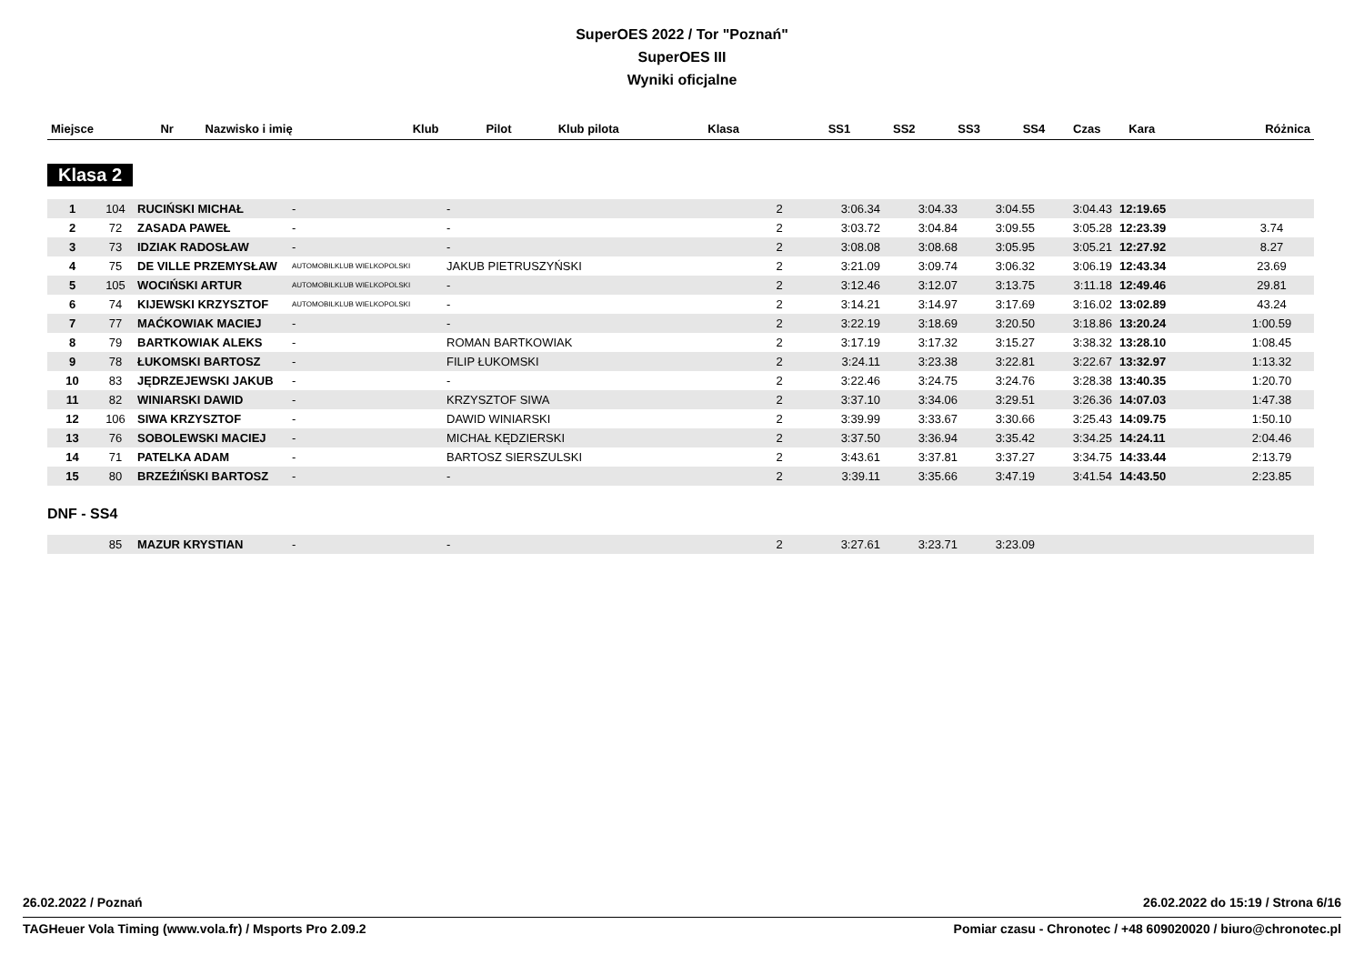SuperOES 2022 / Tor "Poznań"
SuperOES III
Wyniki oficjalne
| Miejsce | Nr | Nazwisko i imię | Klub | Pilot | Klub pilota | Klasa | SS1 | SS2 | SS3 | SS4 | Czas | Kara | Różnica |
| --- | --- | --- | --- | --- | --- | --- | --- | --- | --- | --- | --- | --- | --- |
Klasa 2
| 1 | 104 | RUCIŃSKI MICHAŁ | - | - | | 2 | 3:06.34 | 3:04.33 | 3:04.55 | 3:04.43 | 12:19.65 | | |
| 2 | 72 | ZASADA PAWEŁ | - | - | | 2 | 3:03.72 | 3:04.84 | 3:09.55 | 3:05.28 | 12:23.39 | | 3.74 |
| 3 | 73 | IDZIAK RADOSŁAW | - | - | | 2 | 3:08.08 | 3:08.68 | 3:05.95 | 3:05.21 | 12:27.92 | | 8.27 |
| 4 | 75 | DE VILLE PRZEMYSŁAW | AUTOMOBILKLUB WIELKOPOLSKI | JAKUB PIETRUSZYŃSKI | | 2 | 3:21.09 | 3:09.74 | 3:06.32 | 3:06.19 | 12:43.34 | | 23.69 |
| 5 | 105 | WOCIŃSKI ARTUR | AUTOMOBILKLUB WIELKOPOLSKI | - | | 2 | 3:12.46 | 3:12.07 | 3:13.75 | 3:11.18 | 12:49.46 | | 29.81 |
| 6 | 74 | KIJEWSKI KRZYSZTOF | AUTOMOBILKLUB WIELKOPOLSKI | - | | 2 | 3:14.21 | 3:14.97 | 3:17.69 | 3:16.02 | 13:02.89 | | 43.24 |
| 7 | 77 | MAĆKOWIAK MACIEJ | - | - | | 2 | 3:22.19 | 3:18.69 | 3:20.50 | 3:18.86 | 13:20.24 | | 1:00.59 |
| 8 | 79 | BARTKOWIAK ALEKS | - | ROMAN BARTKOWIAK | | 2 | 3:17.19 | 3:17.32 | 3:15.27 | 3:38.32 | 13:28.10 | | 1:08.45 |
| 9 | 78 | ŁUKOMSKI BARTOSZ | - | FILIP ŁUKOMSKI | | 2 | 3:24.11 | 3:23.38 | 3:22.81 | 3:22.67 | 13:32.97 | | 1:13.32 |
| 10 | 83 | JĘDRZEJEWSKI JAKUB | - | - | | 2 | 3:22.46 | 3:24.75 | 3:24.76 | 3:28.38 | 13:40.35 | | 1:20.70 |
| 11 | 82 | WINIARSKI DAWID | - | KRZYSZTOF SIWA | | 2 | 3:37.10 | 3:34.06 | 3:29.51 | 3:26.36 | 14:07.03 | | 1:47.38 |
| 12 | 106 | SIWA KRZYSZTOF | - | DAWID WINIARSKI | | 2 | 3:39.99 | 3:33.67 | 3:30.66 | 3:25.43 | 14:09.75 | | 1:50.10 |
| 13 | 76 | SOBOLEWSKI MACIEJ | - | MICHAŁ KĘDZIERSKI | | 2 | 3:37.50 | 3:36.94 | 3:35.42 | 3:34.25 | 14:24.11 | | 2:04.46 |
| 14 | 71 | PATELKA ADAM | - | BARTOSZ SIERSZULSKI | | 2 | 3:43.61 | 3:37.81 | 3:37.27 | 3:34.75 | 14:33.44 | | 2:13.79 |
| 15 | 80 | BRZEŹIŃSKI BARTOSZ | - | - | | 2 | 3:39.11 | 3:35.66 | 3:47.19 | 3:41.54 | 14:43.50 | | 2:23.85 |
DNF - SS4
| | 85 | MAZUR KRYSTIAN | - | - | | 2 | 3:27.61 | 3:23.71 | 3:23.09 | | | | |
26.02.2022 / Poznań 26.02.2022 do 15:19 / Strona 6/16
TAGHeuer Vola Timing (www.vola.fr) / Msports Pro 2.09.2 Pomiar czasu - Chronotec / +48 609020020 / biuro@chronotec.pl